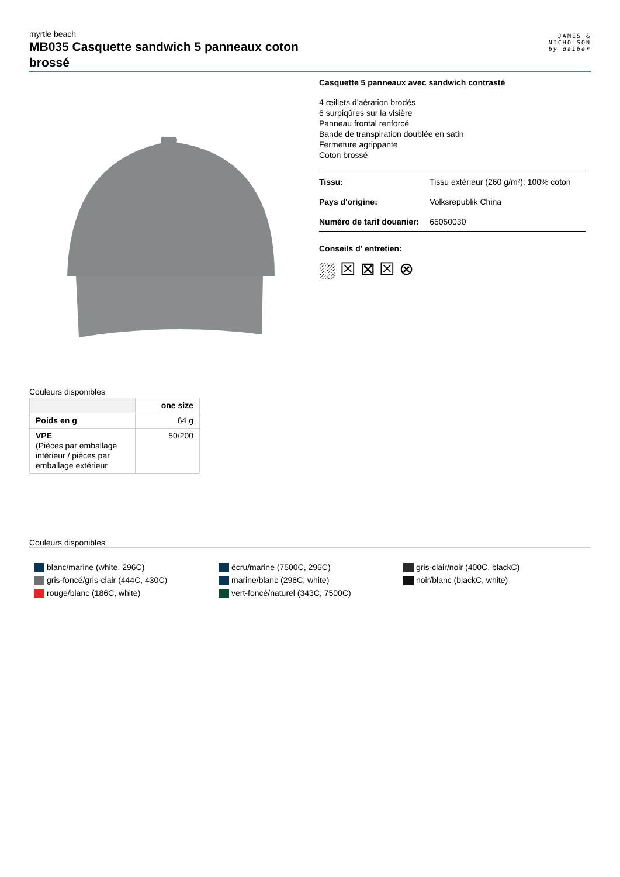myrtle beach
MB035 Casquette sandwich 5 panneaux coton brossé
JAMES &
NICHOLSON
by daiber
Casquette 5 panneaux avec sandwich contrasté
4 œillets d’aération brodés
6 surpiqûres sur la visière
Panneau frontal renforcé
Bande de transpiration doublée en satin
Fermeture agrippante
Coton brossé
| Tissu: | Tissu extérieur (260 g/m²): 100% coton |
| Pays d'origine: | Volksrepublik China |
| Numéro de tarif douanier: | 65050030 |
Conseils d' entretien:
⛆ ☒ ⊠ ☒ ⊗
Couleurs disponibles
| | one size |
| --- | --- |
| Poids en g | 64 g |
| VPE (Pièces par emballage intérieur / pièces par emballage extérieur | 50/200 |
Couleurs disponibles
blanc/marine (white, 296C)
gris-foncé/gris-clair (444C, 430C)
rouge/blanc (186C, white)
écru/marine (7500C, 296C)
marine/blanc (296C, white)
vert-foncé/naturel (343C, 7500C)
gris-clair/noir (400C, blackC)
noir/blanc (blackC, white)